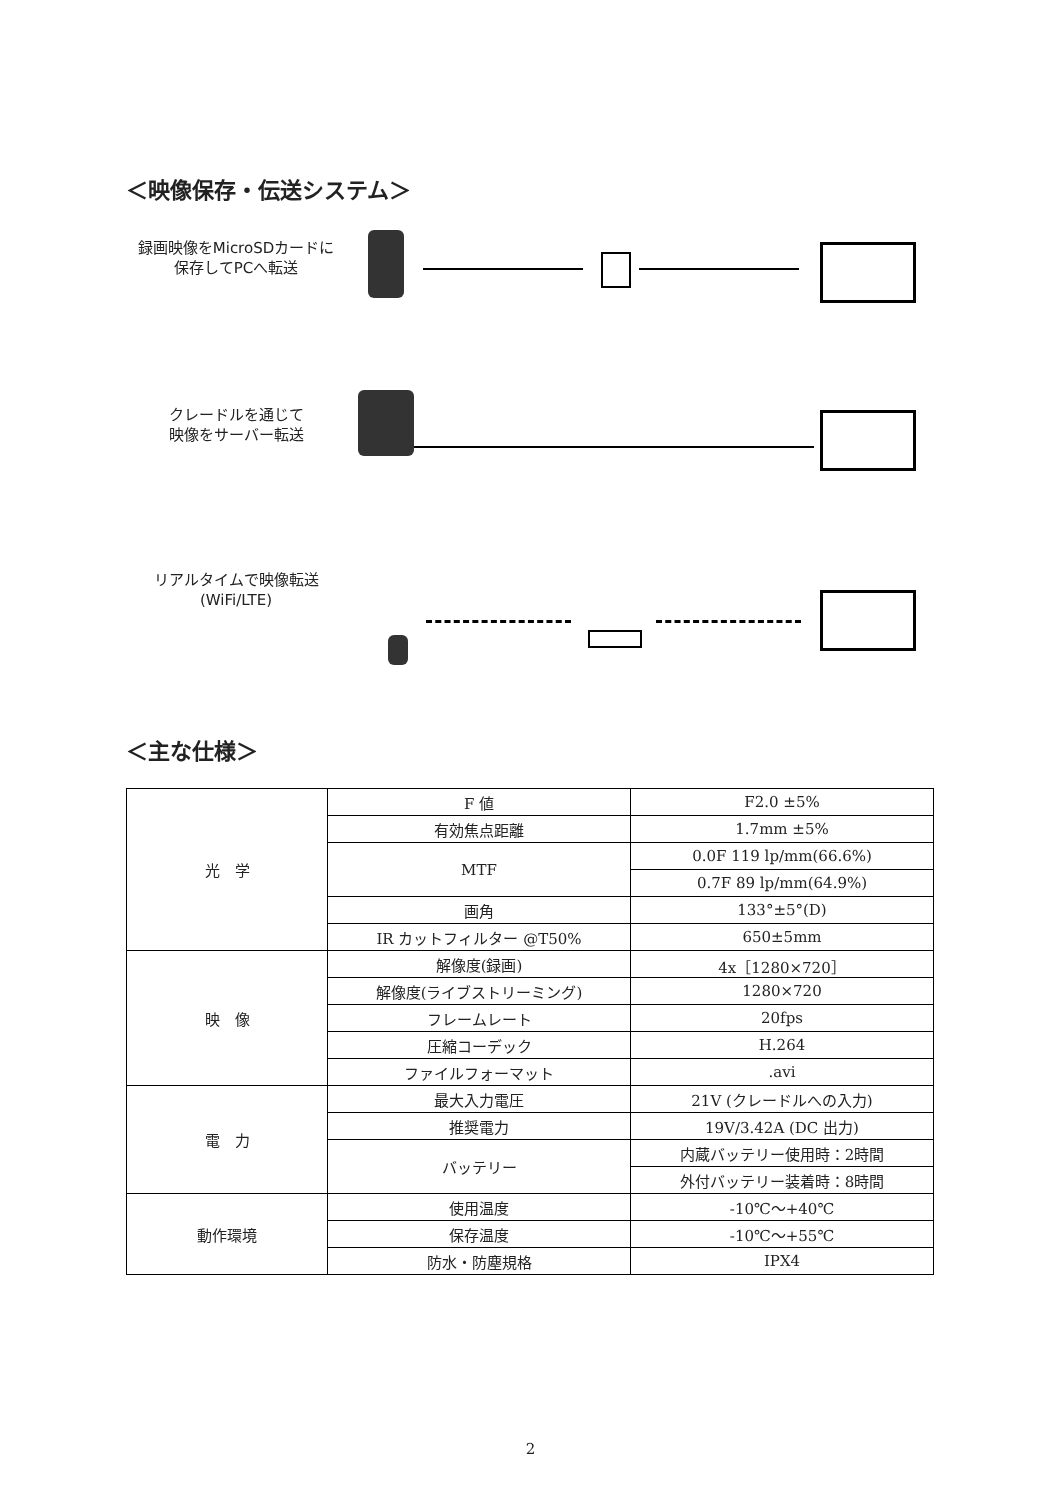＜映像保存・伝送システム＞
録画映像をMicroSDカードに
保存してPCへ転送
クレードルを通じて
映像をサーバー転送
リアルタイムで映像転送
(WiFi/LTE)
＜主な仕様＞
| 光 学 | F 値 | F2.0 ±5% |
| | 有効焦点距離 | 1.7mm ±5% |
| | MTF | 0.0F 119 lp/mm(66.6%) |
| | | 0.7F 89 lp/mm(64.9%) |
| | 画角 | 133°±5°(D) |
| | IR カットフィルター @T50% | 650±5mm |
| 映 像 | 解像度(録画) | 4x［1280×720］ |
| | 解像度(ライブストリーミング) | 1280×720 |
| | フレームレート | 20fps |
| | 圧縮コーデック | H.264 |
| | ファイルフォーマット | .avi |
| 電 力 | 最大入力電圧 | 21V (クレードルへの入力) |
| | 推奨電力 | 19V/3.42A (DC 出力) |
| | バッテリー | 内蔵バッテリー使用時：2時間 |
| | | 外付バッテリー装着時：8時間 |
| 動作環境 | 使用温度 | -10℃～+40℃ |
| | 保存温度 | -10℃～+55℃ |
| | 防水・防塵規格 | IPX4 |
2